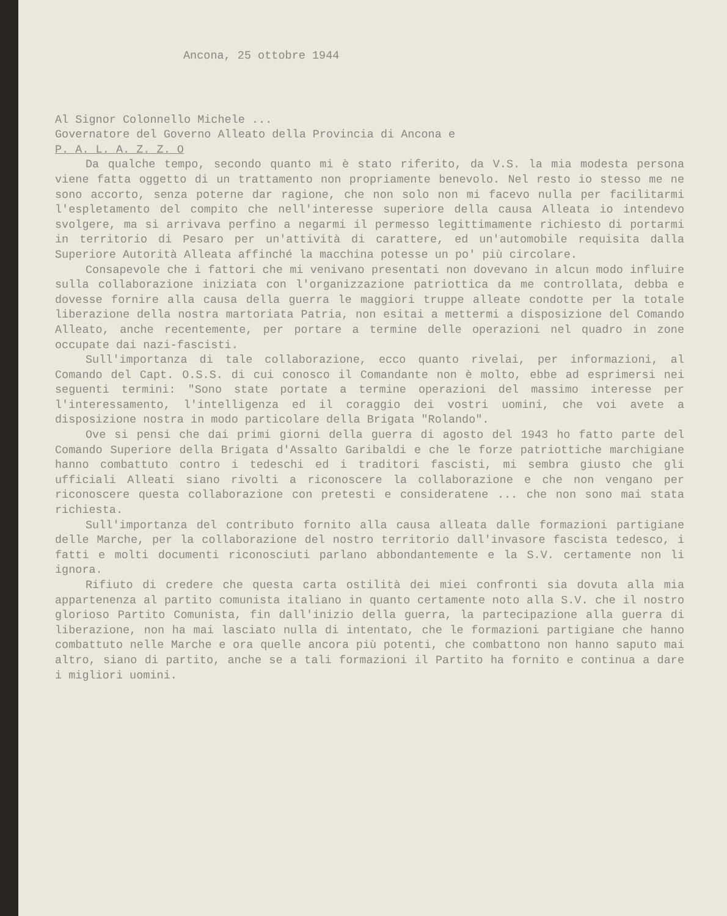Ancona, 25 ottobre 1944
Al Signor Colonnello Michele ...
Governatore del Governo Alleato della Provincia di Ancona e
P. A. L. A. Z. Z. O
Da qualche tempo, secondo quanto mi è stato riferito, da V.S. la mia modesta persona viene fatta oggetto di un trattamento non propriamente benevolo. Nel resto io stesso me ne sono accorto, senza poterne dar ragione, che non solo non mi facevo nulla per facilitarmi l'espletamento del compito che nell'interesse superiore della causa Alleata io intendevo svolgere, ma si arrivava perfino a negarmi il permesso legittimamente richiesto di portarmi in territorio di Pesaro per un'attività di carattere, ed un'automobile requisita dalla Superiore Autorità Alleata affinché la macchina potesse un po' più circolare.
Consapevole che i fattori che mi venivano presentati non dovevano in alcun modo influire sulla collaborazione iniziata con l'organizzazione patriottica da me controllata, debba e dovesse fornire alla causa della guerra le maggiori truppe alleate condotte per la totale liberazione della nostra martoriata Patria, non esitai a mettermi a disposizione del Comando Alleato, anche recentemente, per portare a termine delle operazioni nel quadro in zone occupate dai nazi-fascisti.
Sull'importanza di tale collaborazione, ecco quanto rivelai, per informazioni, al Comando del Capt. O.S.S. di cui conosco il Comandante non è molto, ebbe ad esprimersi nei seguenti termini: "Sono state portate a termine operazioni del massimo interesse per l'interessamento, l'intelligenza ed il coraggio dei vostri uomini, che voi avete a disposizione nostra in modo particolare della Brigata "Rolando".
Ove si pensi che dai primi giorni della guerra di agosto del 1943 ho fatto parte del Comando Superiore della Brigata d'Assalto Garibaldi e che le forze patriottiche marchigiane hanno combattuto contro i tedeschi ed i traditori fascisti, mi sembra giusto che gli ufficiali Alleati siano rivolti a riconoscere la collaborazione e che non vengano per riconoscere questa collaborazione con pretesti e consideratene ... che non sono mai stata richiesta.
Sull'importanza del contributo fornito alla causa alleata dalle formazioni partigiane delle Marche, per la collaborazione del nostro territorio dall'invasore fascista tedesco, i fatti e molti documenti riconosciuti parlano abbondantemente e la S.V. certamente non li ignora.
Rifiuto di credere che questa carta ostilità dei miei confronti sia dovuta alla mia appartenenza al partito comunista italiano in quanto certamente noto alla S.V. che il nostro glorioso Partito Comunista, fin dall'inizio della guerra, la partecipazione alla guerra di liberazione, non ha mai lasciato nulla di intentato, che le formazioni partigiane che hanno combattuto nelle Marche e ora quelle ancora più potenti, che combattono non hanno saputo mai altro, siano di partito, anche se a tali formazioni il Partito ha fornito e continua a dare i migliori uomini.